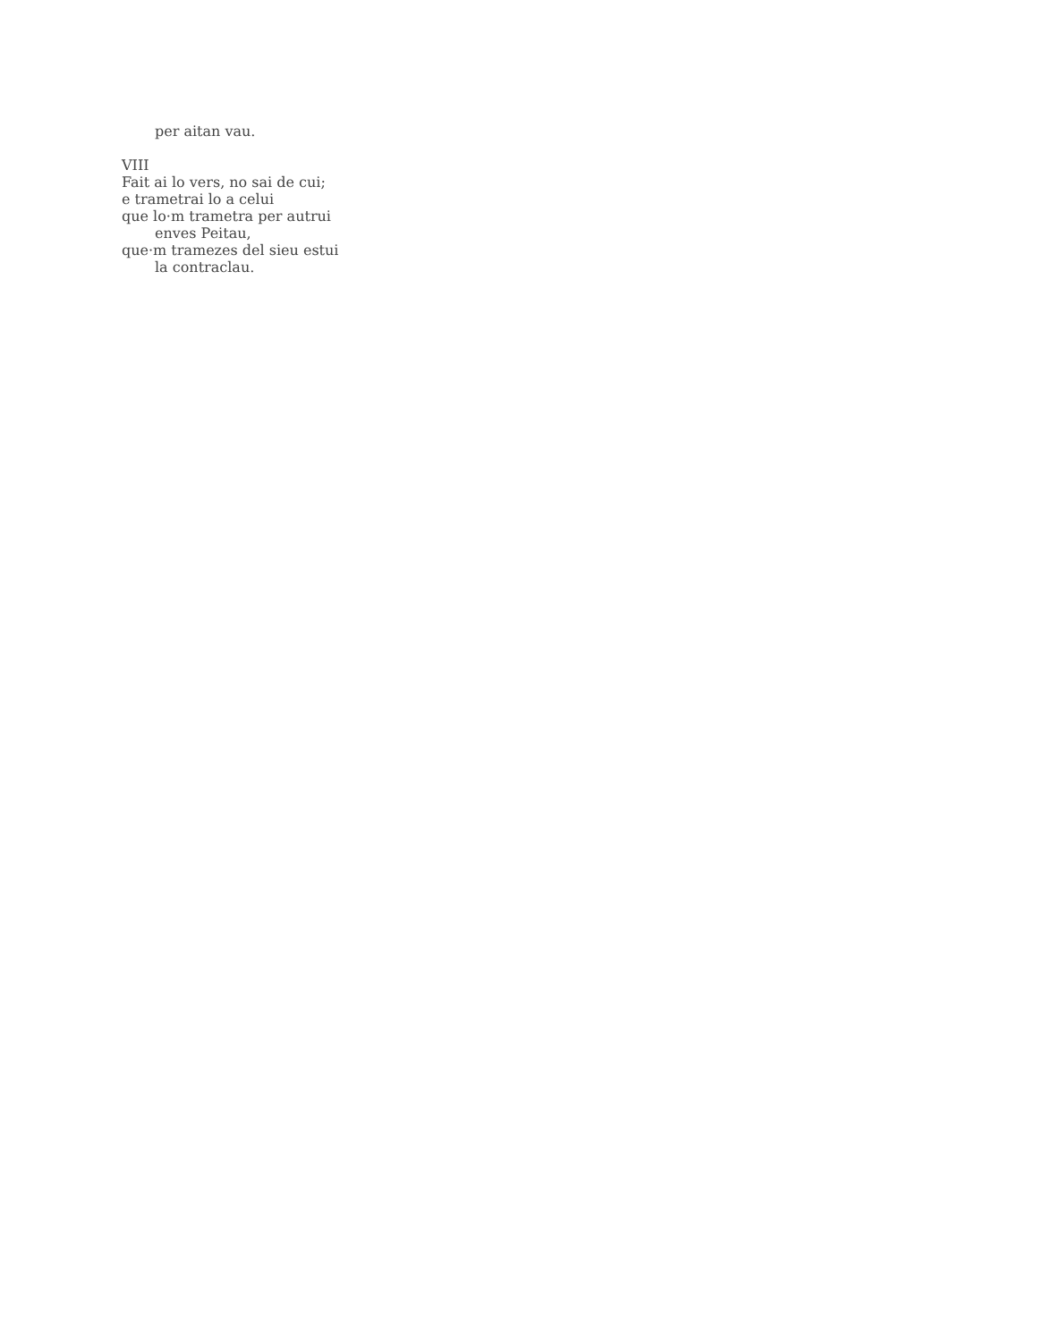per aitan vau.
VIII
Fait ai lo vers, no sai de cui;
e trametrai lo a celui
que lo·m trametra per autrui
enves Peitau,
que·m tramezes del sieu estui
la contraclau.